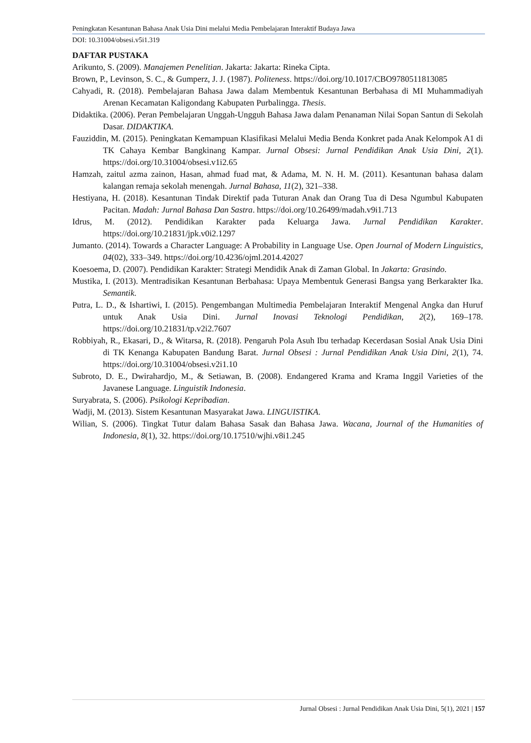Peningkatan Kesantunan Bahasa Anak Usia Dini melalui Media Pembelajaran Interaktif Budaya Jawa
DOI: 10.31004/obsesi.v5i1.319
DAFTAR PUSTAKA
Arikunto, S. (2009). Manajemen Penelitian. Jakarta: Jakarta: Rineka Cipta.
Brown, P., Levinson, S. C., & Gumperz, J. J. (1987). Politeness. https://doi.org/10.1017/CBO9780511813085
Cahyadi, R. (2018). Pembelajaran Bahasa Jawa dalam Membentuk Kesantunan Berbahasa di MI Muhammadiyah Arenan Kecamatan Kaligondang Kabupaten Purbalingga. Thesis.
Didaktika. (2006). Peran Pembelajaran Unggah-Ungguh Bahasa Jawa dalam Penanaman Nilai Sopan Santun di Sekolah Dasar. DIDAKTIKA.
Fauziddin, M. (2015). Peningkatan Kemampuan Klasifikasi Melalui Media Benda Konkret pada Anak Kelompok A1 di TK Cahaya Kembar Bangkinang Kampar. Jurnal Obsesi: Jurnal Pendidikan Anak Usia Dini, 2(1). https://doi.org/10.31004/obsesi.v1i2.65
Hamzah, zaitul azma zainon, Hasan, ahmad fuad mat, & Adama, M. N. H. M. (2011). Kesantunan bahasa dalam kalangan remaja sekolah menengah. Jurnal Bahasa, 11(2), 321–338.
Hestiyana, H. (2018). Kesantunan Tindak Direktif pada Tuturan Anak dan Orang Tua di Desa Ngumbul Kabupaten Pacitan. Madah: Jurnal Bahasa Dan Sastra. https://doi.org/10.26499/madah.v9i1.713
Idrus, M. (2012). Pendidikan Karakter pada Keluarga Jawa. Jurnal Pendidikan Karakter. https://doi.org/10.21831/jpk.v0i2.1297
Jumanto. (2014). Towards a Character Language: A Probability in Language Use. Open Journal of Modern Linguistics, 04(02), 333–349. https://doi.org/10.4236/ojml.2014.42027
Koesoema, D. (2007). Pendidikan Karakter: Strategi Mendidik Anak di Zaman Global. In Jakarta: Grasindo.
Mustika, I. (2013). Mentradisikan Kesantunan Berbahasa: Upaya Membentuk Generasi Bangsa yang Berkarakter Ika. Semantik.
Putra, L. D., & Ishartiwi, I. (2015). Pengembangan Multimedia Pembelajaran Interaktif Mengenal Angka dan Huruf untuk Anak Usia Dini. Jurnal Inovasi Teknologi Pendidikan, 2(2), 169–178. https://doi.org/10.21831/tp.v2i2.7607
Robbiyah, R., Ekasari, D., & Witarsa, R. (2018). Pengaruh Pola Asuh Ibu terhadap Kecerdasan Sosial Anak Usia Dini di TK Kenanga Kabupaten Bandung Barat. Jurnal Obsesi : Jurnal Pendidikan Anak Usia Dini, 2(1), 74. https://doi.org/10.31004/obsesi.v2i1.10
Subroto, D. E., Dwirahardjo, M., & Setiawan, B. (2008). Endangered Krama and Krama Inggil Varieties of the Javanese Language. Linguistik Indonesia.
Suryabrata, S. (2006). Psikologi Kepribadian.
Wadji, M. (2013). Sistem Kesantunan Masyarakat Jawa. LINGUISTIKA.
Wilian, S. (2006). Tingkat Tutur dalam Bahasa Sasak dan Bahasa Jawa. Wacana, Journal of the Humanities of Indonesia, 8(1), 32. https://doi.org/10.17510/wjhi.v8i1.245
Jurnal Obsesi : Jurnal Pendidikan Anak Usia Dini, 5(1), 2021 | 157